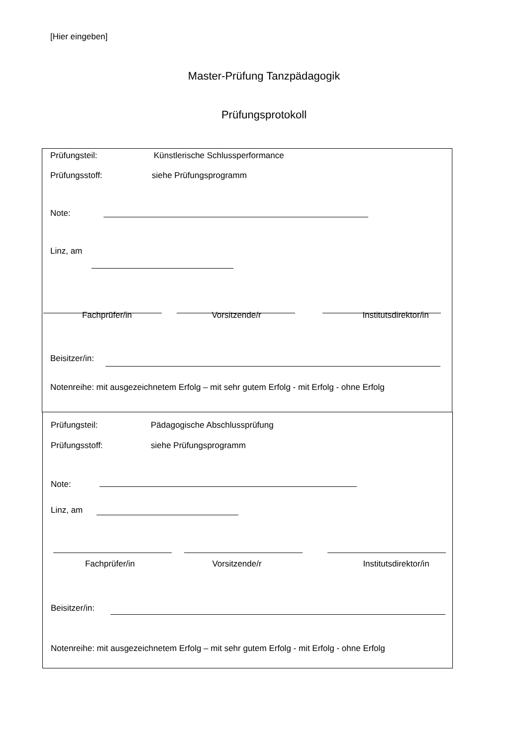[Hier eingeben]
Master-Prüfung Tanzpädagogik
Prüfungsprotokoll
Prüfungsteil: Künstlerische Schlussperformance
Prüfungsstoff: siehe Prüfungsprogramm
Note:
Linz, am
Fachprüfer/in Vorsitzende/r Institutsdirektor/in
Beisitzer/in:
Notenreihe: mit ausgezeichnetem Erfolg – mit sehr gutem Erfolg - mit Erfolg - ohne Erfolg
Prüfungsteil: Pädagogische Abschlussprüfung
Prüfungsstoff: siehe Prüfungsprogramm
Note:
Linz, am
Fachprüfer/in Vorsitzende/r Institutsdirektor/in
Beisitzer/in:
Notenreihe: mit ausgezeichnetem Erfolg – mit sehr gutem Erfolg - mit Erfolg - ohne Erfolg